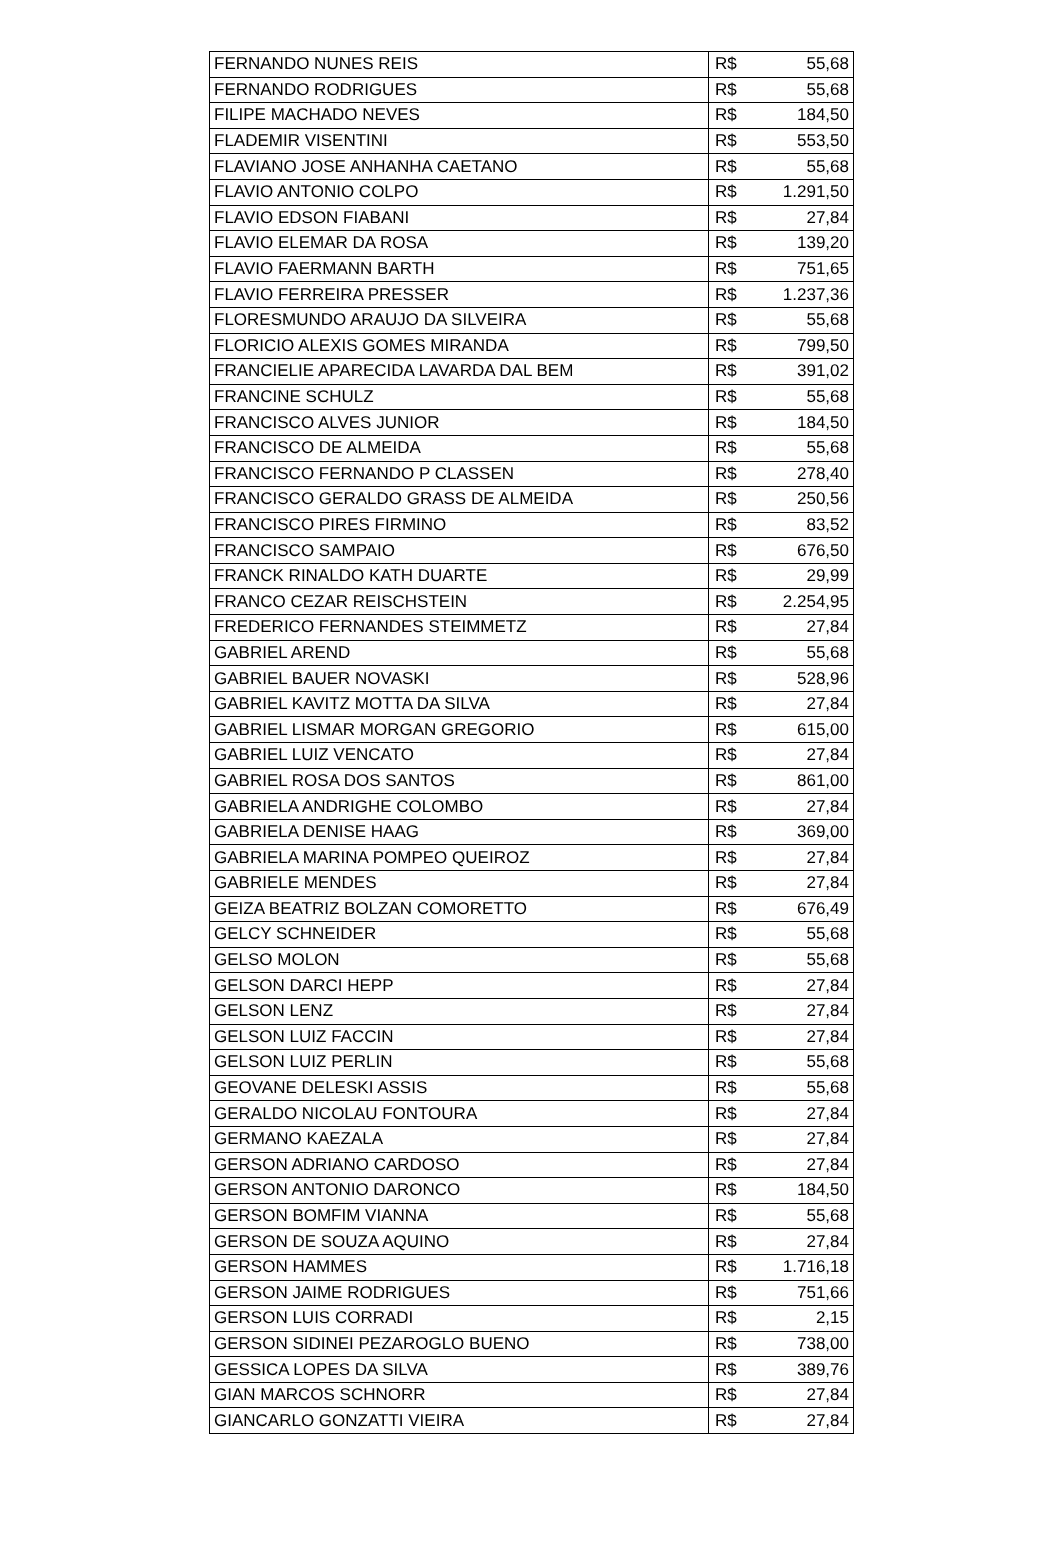| FERNANDO NUNES REIS | R$ | 55,68 |
| FERNANDO RODRIGUES | R$ | 55,68 |
| FILIPE MACHADO NEVES | R$ | 184,50 |
| FLADEMIR VISENTINI | R$ | 553,50 |
| FLAVIANO JOSE ANHANHA CAETANO | R$ | 55,68 |
| FLAVIO ANTONIO COLPO | R$ | 1.291,50 |
| FLAVIO EDSON FIABANI | R$ | 27,84 |
| FLAVIO ELEMAR DA ROSA | R$ | 139,20 |
| FLAVIO FAERMANN BARTH | R$ | 751,65 |
| FLAVIO FERREIRA PRESSER | R$ | 1.237,36 |
| FLORESMUNDO ARAUJO DA SILVEIRA | R$ | 55,68 |
| FLORICIO ALEXIS GOMES MIRANDA | R$ | 799,50 |
| FRANCIELIE APARECIDA LAVARDA DAL BEM | R$ | 391,02 |
| FRANCINE SCHULZ | R$ | 55,68 |
| FRANCISCO ALVES JUNIOR | R$ | 184,50 |
| FRANCISCO DE ALMEIDA | R$ | 55,68 |
| FRANCISCO FERNANDO P CLASSEN | R$ | 278,40 |
| FRANCISCO GERALDO GRASS DE ALMEIDA | R$ | 250,56 |
| FRANCISCO PIRES FIRMINO | R$ | 83,52 |
| FRANCISCO SAMPAIO | R$ | 676,50 |
| FRANCK RINALDO KATH DUARTE | R$ | 29,99 |
| FRANCO CEZAR REISCHSTEIN | R$ | 2.254,95 |
| FREDERICO FERNANDES STEIMMETZ | R$ | 27,84 |
| GABRIEL AREND | R$ | 55,68 |
| GABRIEL BAUER NOVASKI | R$ | 528,96 |
| GABRIEL KAVITZ MOTTA DA SILVA | R$ | 27,84 |
| GABRIEL LISMAR MORGAN GREGORIO | R$ | 615,00 |
| GABRIEL LUIZ VENCATO | R$ | 27,84 |
| GABRIEL ROSA DOS SANTOS | R$ | 861,00 |
| GABRIELA ANDRIGHE COLOMBO | R$ | 27,84 |
| GABRIELA DENISE HAAG | R$ | 369,00 |
| GABRIELA MARINA POMPEO QUEIROZ | R$ | 27,84 |
| GABRIELE MENDES | R$ | 27,84 |
| GEIZA BEATRIZ BOLZAN COMORETTO | R$ | 676,49 |
| GELCY SCHNEIDER | R$ | 55,68 |
| GELSO MOLON | R$ | 55,68 |
| GELSON DARCI HEPP | R$ | 27,84 |
| GELSON LENZ | R$ | 27,84 |
| GELSON LUIZ FACCIN | R$ | 27,84 |
| GELSON LUIZ PERLIN | R$ | 55,68 |
| GEOVANE DELESKI ASSIS | R$ | 55,68 |
| GERALDO NICOLAU FONTOURA | R$ | 27,84 |
| GERMANO KAEZALA | R$ | 27,84 |
| GERSON ADRIANO CARDOSO | R$ | 27,84 |
| GERSON ANTONIO DARONCO | R$ | 184,50 |
| GERSON BOMFIM VIANNA | R$ | 55,68 |
| GERSON DE SOUZA AQUINO | R$ | 27,84 |
| GERSON HAMMES | R$ | 1.716,18 |
| GERSON JAIME RODRIGUES | R$ | 751,66 |
| GERSON LUIS CORRADI | R$ | 2,15 |
| GERSON SIDINEI PEZAROGLO BUENO | R$ | 738,00 |
| GESSICA LOPES DA SILVA | R$ | 389,76 |
| GIAN MARCOS SCHNORR | R$ | 27,84 |
| GIANCARLO GONZATTI VIEIRA | R$ | 27,84 |